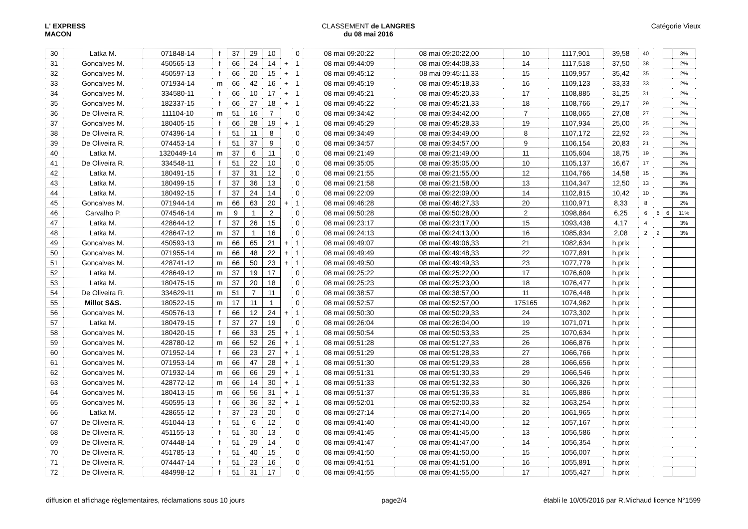L' EXPRESS
MACON
CLASSEMENT de LANGRES
du 08 mai 2016
Catégorie Vieux
| 30 | Latka M. | 071848-14 | f | 37 | 29 | 10 | | 0 | 08 mai 09:20:22 | 08 mai 09:20:22,00 | 10 | 1117,901 | 39,58 | 40 | | | 3% |
| 31 | Goncalves M. | 450565-13 | f | 66 | 24 | 14 | + | 1 | 08 mai 09:44:09 | 08 mai 09:44:08,33 | 14 | 1117,518 | 37,50 | 38 | | | 2% |
| 32 | Goncalves M. | 450597-13 | f | 66 | 20 | 15 | + | 1 | 08 mai 09:45:12 | 08 mai 09:45:11,33 | 15 | 1109,957 | 35,42 | 35 | | | 2% |
| 33 | Goncalves M. | 071934-14 | m | 66 | 42 | 16 | + | 1 | 08 mai 09:45:19 | 08 mai 09:45:18,33 | 16 | 1109,123 | 33,33 | 33 | | | 2% |
| 34 | Goncalves M. | 334580-11 | f | 66 | 10 | 17 | + | 1 | 08 mai 09:45:21 | 08 mai 09:45:20,33 | 17 | 1108,885 | 31,25 | 31 | | | 2% |
| 35 | Goncalves M. | 182337-15 | f | 66 | 27 | 18 | + | 1 | 08 mai 09:45:22 | 08 mai 09:45:21,33 | 18 | 1108,766 | 29,17 | 29 | | | 2% |
| 36 | De Oliveira R. | 111104-10 | m | 51 | 16 | 7 | | 0 | 08 mai 09:34:42 | 08 mai 09:34:42,00 | 7 | 1108,065 | 27,08 | 27 | | | 2% |
| 37 | Goncalves M. | 180405-15 | f | 66 | 28 | 19 | + | 1 | 08 mai 09:45:29 | 08 mai 09:45:28,33 | 19 | 1107,934 | 25,00 | 25 | | | 2% |
| 38 | De Oliveira R. | 074396-14 | f | 51 | 11 | 8 | | 0 | 08 mai 09:34:49 | 08 mai 09:34:49,00 | 8 | 1107,172 | 22,92 | 23 | | | 2% |
| 39 | De Oliveira R. | 074453-14 | f | 51 | 37 | 9 | | 0 | 08 mai 09:34:57 | 08 mai 09:34:57,00 | 9 | 1106,154 | 20,83 | 21 | | | 2% |
| 40 | Latka M. | 1320449-14 | m | 37 | 6 | 11 | | 0 | 08 mai 09:21:49 | 08 mai 09:21:49,00 | 11 | 1105,604 | 18,75 | 19 | | | 3% |
| 41 | De Oliveira R. | 334548-11 | f | 51 | 22 | 10 | | 0 | 08 mai 09:35:05 | 08 mai 09:35:05,00 | 10 | 1105,137 | 16,67 | 17 | | | 2% |
| 42 | Latka M. | 180491-15 | f | 37 | 31 | 12 | | 0 | 08 mai 09:21:55 | 08 mai 09:21:55,00 | 12 | 1104,766 | 14,58 | 15 | | | 3% |
| 43 | Latka M. | 180499-15 | f | 37 | 36 | 13 | | 0 | 08 mai 09:21:58 | 08 mai 09:21:58,00 | 13 | 1104,347 | 12,50 | 13 | | | 3% |
| 44 | Latka M. | 180492-15 | f | 37 | 24 | 14 | | 0 | 08 mai 09:22:09 | 08 mai 09:22:09,00 | 14 | 1102,815 | 10,42 | 10 | | | 3% |
| 45 | Goncalves M. | 071944-14 | m | 66 | 63 | 20 | + | 1 | 08 mai 09:46:28 | 08 mai 09:46:27,33 | 20 | 1100,971 | 8,33 | 8 | | | 2% |
| 46 | Carvalho P. | 074546-14 | m | 9 | 1 | 2 | | 0 | 08 mai 09:50:28 | 08 mai 09:50:28,00 | 2 | 1098,864 | 6,25 | 6 | 6 | 6 | 11% |
| 47 | Latka M. | 428644-12 | f | 37 | 26 | 15 | | 0 | 08 mai 09:23:17 | 08 mai 09:23:17,00 | 15 | 1093,438 | 4,17 | 4 | | | 3% |
| 48 | Latka M. | 428647-12 | m | 37 | 1 | 16 | | 0 | 08 mai 09:24:13 | 08 mai 09:24:13,00 | 16 | 1085,834 | 2,08 | 2 | 2 | | 3% |
| 49 | Goncalves M. | 450593-13 | m | 66 | 65 | 21 | + | 1 | 08 mai 09:49:07 | 08 mai 09:49:06,33 | 21 | 1082,634 | h.prix | | | | |
| 50 | Goncalves M. | 071955-14 | m | 66 | 48 | 22 | + | 1 | 08 mai 09:49:49 | 08 mai 09:49:48,33 | 22 | 1077,891 | h.prix | | | | |
| 51 | Goncalves M. | 428741-12 | m | 66 | 50 | 23 | + | 1 | 08 mai 09:49:50 | 08 mai 09:49:49,33 | 23 | 1077,779 | h.prix | | | | |
| 52 | Latka M. | 428649-12 | m | 37 | 19 | 17 | | 0 | 08 mai 09:25:22 | 08 mai 09:25:22,00 | 17 | 1076,609 | h.prix | | | | |
| 53 | Latka M. | 180475-15 | m | 37 | 20 | 18 | | 0 | 08 mai 09:25:23 | 08 mai 09:25:23,00 | 18 | 1076,477 | h.prix | | | | |
| 54 | De Oliveira R. | 334629-11 | m | 51 | 7 | 11 | | 0 | 08 mai 09:38:57 | 08 mai 09:38:57,00 | 11 | 1076,448 | h.prix | | | | |
| 55 | Millot S&S. | 180522-15 | m | 17 | 11 | 1 | | 0 | 08 mai 09:52:57 | 08 mai 09:52:57,00 | 175165 | 1074,962 | h.prix | | | | |
| 56 | Goncalves M. | 450576-13 | f | 66 | 12 | 24 | + | 1 | 08 mai 09:50:30 | 08 mai 09:50:29,33 | 24 | 1073,302 | h.prix | | | | |
| 57 | Latka M. | 180479-15 | f | 37 | 27 | 19 | | 0 | 08 mai 09:26:04 | 08 mai 09:26:04,00 | 19 | 1071,071 | h.prix | | | | |
| 58 | Goncalves M. | 180420-15 | f | 66 | 33 | 25 | + | 1 | 08 mai 09:50:54 | 08 mai 09:50:53,33 | 25 | 1070,634 | h.prix | | | | |
| 59 | Goncalves M. | 428780-12 | m | 66 | 52 | 26 | + | 1 | 08 mai 09:51:28 | 08 mai 09:51:27,33 | 26 | 1066,876 | h.prix | | | | |
| 60 | Goncalves M. | 071952-14 | f | 66 | 23 | 27 | + | 1 | 08 mai 09:51:29 | 08 mai 09:51:28,33 | 27 | 1066,766 | h.prix | | | | |
| 61 | Goncalves M. | 071953-14 | m | 66 | 47 | 28 | + | 1 | 08 mai 09:51:30 | 08 mai 09:51:29,33 | 28 | 1066,656 | h.prix | | | | |
| 62 | Goncalves M. | 071932-14 | m | 66 | 66 | 29 | + | 1 | 08 mai 09:51:31 | 08 mai 09:51:30,33 | 29 | 1066,546 | h.prix | | | | |
| 63 | Goncalves M. | 428772-12 | m | 66 | 14 | 30 | + | 1 | 08 mai 09:51:33 | 08 mai 09:51:32,33 | 30 | 1066,326 | h.prix | | | | |
| 64 | Goncalves M. | 180413-15 | m | 66 | 56 | 31 | + | 1 | 08 mai 09:51:37 | 08 mai 09:51:36,33 | 31 | 1065,886 | h.prix | | | | |
| 65 | Goncalves M. | 450595-13 | f | 66 | 36 | 32 | + | 1 | 08 mai 09:52:01 | 08 mai 09:52:00,33 | 32 | 1063,254 | h.prix | | | | |
| 66 | Latka M. | 428655-12 | f | 37 | 23 | 20 | | 0 | 08 mai 09:27:14 | 08 mai 09:27:14,00 | 20 | 1061,965 | h.prix | | | | |
| 67 | De Oliveira R. | 451044-13 | f | 51 | 6 | 12 | | 0 | 08 mai 09:41:40 | 08 mai 09:41:40,00 | 12 | 1057,167 | h.prix | | | | |
| 68 | De Oliveira R. | 451155-13 | f | 51 | 30 | 13 | | 0 | 08 mai 09:41:45 | 08 mai 09:41:45,00 | 13 | 1056,586 | h.prix | | | | |
| 69 | De Oliveira R. | 074448-14 | f | 51 | 29 | 14 | | 0 | 08 mai 09:41:47 | 08 mai 09:41:47,00 | 14 | 1056,354 | h.prix | | | | |
| 70 | De Oliveira R. | 451785-13 | f | 51 | 40 | 15 | | 0 | 08 mai 09:41:50 | 08 mai 09:41:50,00 | 15 | 1056,007 | h.prix | | | | |
| 71 | De Oliveira R. | 074447-14 | f | 51 | 23 | 16 | | 0 | 08 mai 09:41:51 | 08 mai 09:41:51,00 | 16 | 1055,891 | h.prix | | | | |
| 72 | De Oliveira R. | 484998-12 | f | 51 | 31 | 17 | | 0 | 08 mai 09:41:55 | 08 mai 09:41:55,00 | 17 | 1055,427 | h.prix | | | | |
diffusion et affichage règlementaires, réclamations sous 10 jours
page2/4 établi le 10/05/2016 par R.Michaud licence N°1599